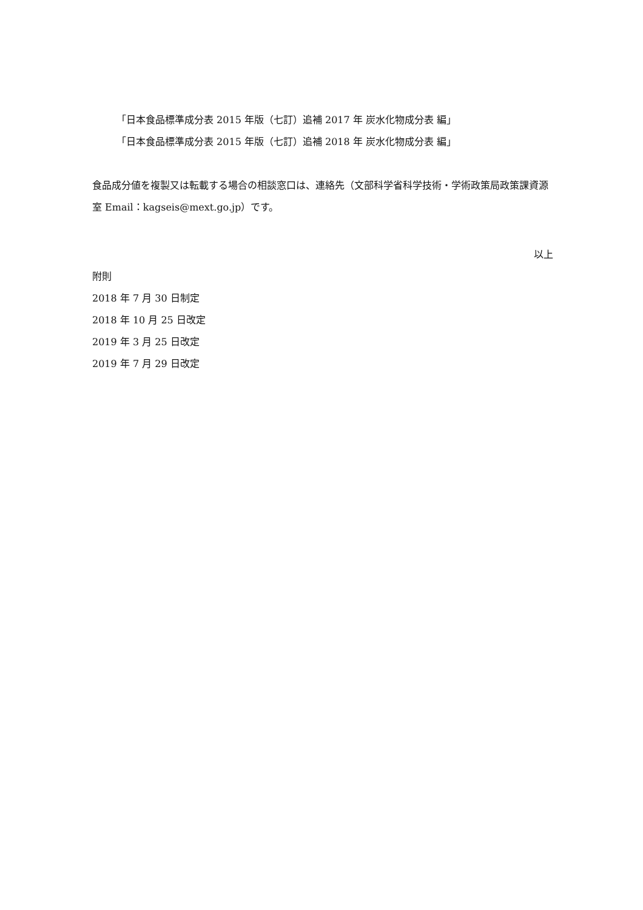「日本食品標準成分表 2015 年版（七訂）追補 2017 年 炭水化物成分表 編」
「日本食品標準成分表 2015 年版（七訂）追補 2018 年 炭水化物成分表 編」
食品成分値を複製又は転載する場合の相談窓口は、連絡先（文部科学省科学技術・学術政策局政策課資源室 Email：kagseis@mext.go.jp）です。
以上
附則
2018 年 7 月 30 日制定
2018 年 10 月 25 日改定
2019 年 3 月 25 日改定
2019 年 7 月 29 日改定